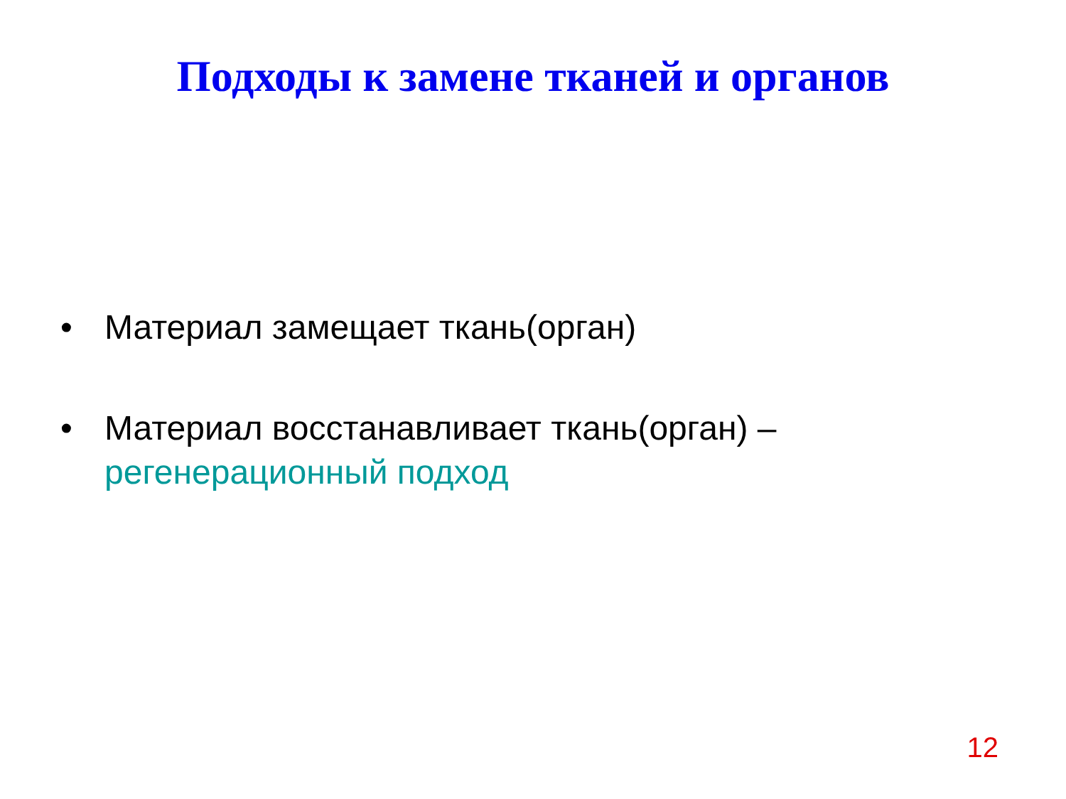Подходы к замене тканей и органов
• Материал замещает ткань(орган)
• Материал восстанавливает ткань(орган) – регенерационный подход
12